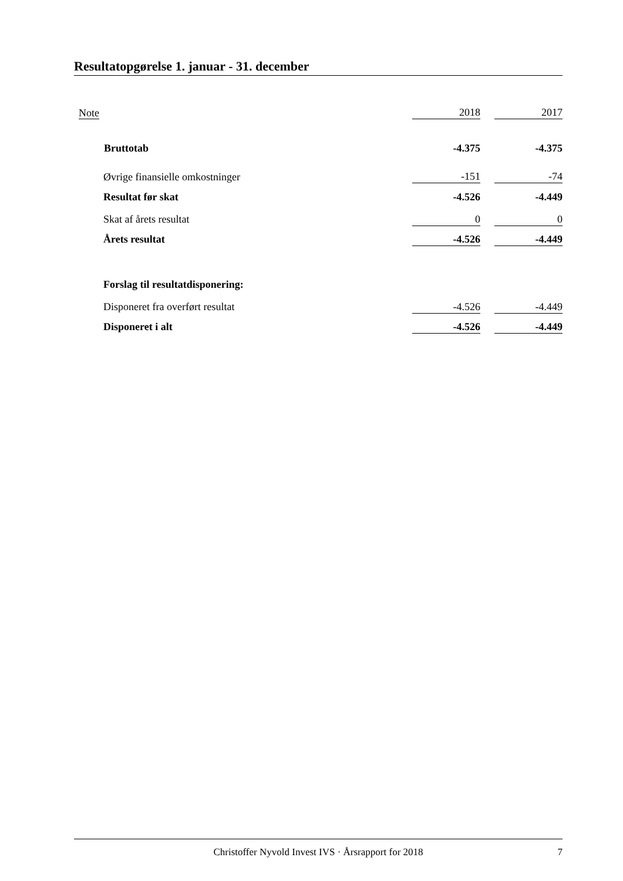Resultatopgørelse 1. januar - 31. december
| Note | | 2018 | | 2017 |
| | Bruttotab | -4.375 | | -4.375 |
| | Øvrige finansielle omkostninger | -151 | | -74 |
| | Resultat før skat | -4.526 | | -4.449 |
| | Skat af årets resultat | 0 | | 0 |
| | Årets resultat | -4.526 | | -4.449 |
| | Forslag til resultatdisponering: | | | |
| | Disponeret fra overført resultat | -4.526 | | -4.449 |
| | Disponeret i alt | -4.526 | | -4.449 |
Christoffer Nyvold Invest IVS · Årsrapport for 2018 7